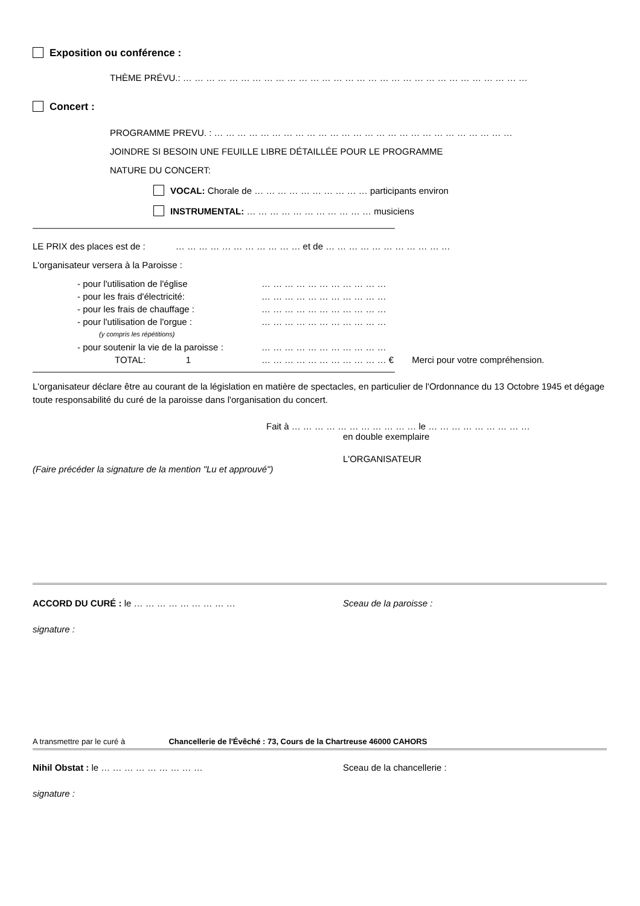Exposition ou conférence :
THÈME PRÉVU.: … … … … … … … … … … … … … … … … … … … … … … … … … … … … … …
Concert :
PROGRAMME PREVU. : … … … … … … … … … … … … … … … … … … … … … … … … … …
JOINDRE SI BESOIN UNE FEUILLE LIBRE DÉTAILLÉE POUR LE PROGRAMME
NATURE DU CONCERT:
VOCAL: Chorale de … … … … … … … … … … participants environ
INSTRUMENTAL: … … … … … … … … … … … musiciens
————————————————————————————————————————
LE PRIX des places est de : … … … … … … … … … … … et de … … … … … … … … … … …
L'organisateur versera à la Paroisse :
| - pour l'utilisation de l'église | … … … … … … … … … … … | |
| - pour les frais d'électricité: | … … … … … … … … … … … | |
| - pour les frais de chauffage : | … … … … … … … … … … … | |
| - pour l'utilisation de l'orgue : | … … … … … … … … … … … | |
| (y compris les répétitions) | | |
| - pour soutenir la vie de la paroisse : | … … … … … … … … … … … | |
| TOTAL: 1 | … … … … … … … … … … … € | Merci pour votre compréhension. |
————————————————————————————————————————
L'organisateur déclare être au courant de la législation en matière de spectacles, en particulier de l'Ordonnance du 13 Octobre 1945 et dégage toute responsabilité du curé de la paroisse dans l'organisation du concert.
Fait à … … … … … … … … … … … le … … … … … … … … …
en double exemplaire
L'ORGANISATEUR
(Faire précéder la signature de la mention "Lu et approuvé")
ACCORD DU CURÉ : le … … … … … … … … … Sceau de la paroisse :
signature :
A transmettre par le curé à Chancellerie de l'Évêché : 73, Cours de la Chartreuse 46000 CAHORS
Nihil Obstat : le … … … … … … … … … Sceau de la chancellerie :
signature :